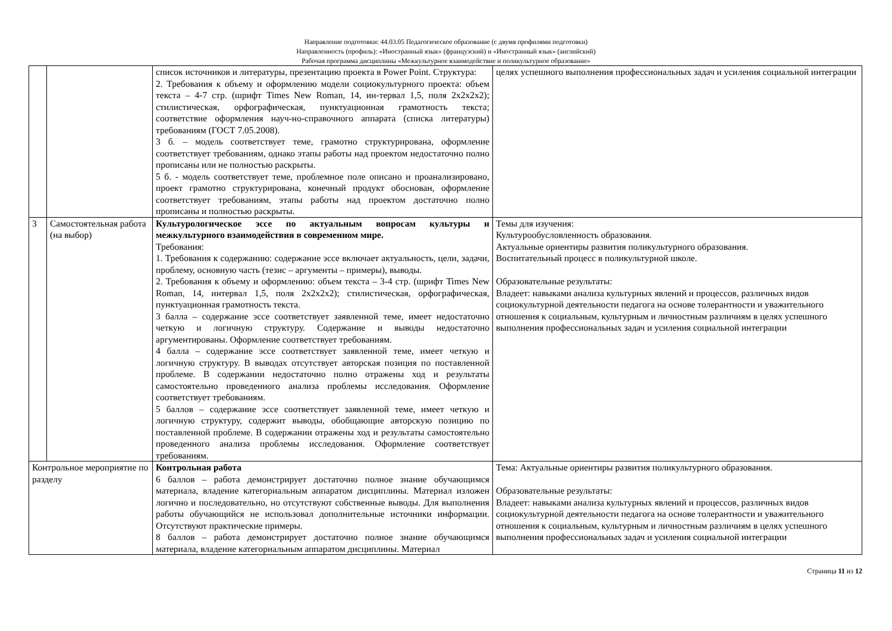Направление подготовки: 44.03.05 Педагогическое образование (с двумя профилями подготовки)
Направленность (профиль): «Иностранный язык» (французский) и «Иностранный язык» (английский)
Рабочая программа дисциплины «Межкультурное взаимодействие и поликультурное образование»
| | | список источников и литературы, презентацию проекта в Power Point. Структура: 2. Требования к объему и оформлению модели социокультурного проекта: объем текста – 4-7 стр. (шрифт Times New Roman, 14, ин-тервал 1,5, поля 2x2x2x2); стилистическая, орфографическая, пунктуационная грамотность текста; соответствие оформления науч-но-справочного аппарата (списка литературы) требованиям (ГОСТ 7.05.2008). 3 б. – модель соответствует теме, грамотно структурирована, оформление соответствует требованиям, однако этапы работы над проектом недостаточно полно прописаны или не полностью раскрыты. 5 б. - модель соответствует теме, проблемное поле описано и проанализировано, проект грамотно структурирована, конечный продукт обоснован, оформление соответствует требованиям, этапы работы над проектом достаточно полно прописаны и полностью раскрыты. | целях успешного выполнения профессиональных задач и усиления социальной интеграции |
| 3 | Самостоятельная работа (на выбор) | Культурологическое эссе по актуальным вопросам культуры и межкультурного взаимодействия в современном мире. Требования: 1. Требования к содержанию: содержание эссе включает актуальность, цели, задачи, проблему, основную часть (тезис – аргументы – примеры), выводы. 2. Требования к объему и оформлению: объем текста – 3-4 стр. (шрифт Times New Roman, 14, интервал 1,5, поля 2x2x2x2); стилистическая, орфографическая, пунктуационная грамотность текста. 3 балла – содержание эссе соответствует заявленной теме, имеет недостаточно четкую и логичную структуру. Содержание и выводы недостаточно аргументированы. Оформление соответствует требованиям. 4 балла – содержание эссе соответствует заявленной теме, имеет четкую и логичную структуру. В выводах отсутствует авторская позиция по поставленной проблеме. В содержании недостаточно полно отражены ход и результаты самостоятельно проведенного анализа проблемы исследования. Оформление соответствует требованиям. 5 баллов – содержание эссе соответствует заявленной теме, имеет четкую и логичную структуру, содержит выводы, обобщающие авторскую позицию по поставленной проблеме. В содержании отражены ход и результаты самостоятельно проведенного анализа проблемы исследования. Оформление соответствует требованиям. | Темы для изучения: Культурообусловленность образования. Актуальные ориентиры развития поликультурного образования. Воспитательный процесс в поликультурной школе. Образовательные результаты: Владеет: навыками анализа культурных явлений и процессов, различных видов социокультурной деятельности педагога на основе толерантности и уважительного отношения к социальным, культурным и личностным различиям в целях успешного выполнения профессиональных задач и усиления социальной интеграции |
| Контрольное мероприятие по разделу | | Контрольная работа 6 баллов – работа демонстрирует достаточно полное знание обучающимся материала, владение категориальным аппаратом дисциплины. Материал изложен логично и последовательно, но отсутствуют собственные выводы. Для выполнения работы обучающийся не использовал дополнительные источники информации. Отсутствуют практические примеры. 8 баллов – работа демонстрирует достаточно полное знание обучающимся материала, владение категориальным аппаратом дисциплины. Материал | Тема: Актуальные ориентиры развития поликультурного образования. Образовательные результаты: Владеет: навыками анализа культурных явлений и процессов, различных видов социокультурной деятельности педагога на основе толерантности и уважительного отношения к социальным, культурным и личностным различиям в целях успешного выполнения профессиональных задач и усиления социальной интеграции |
Страница 11 из 12